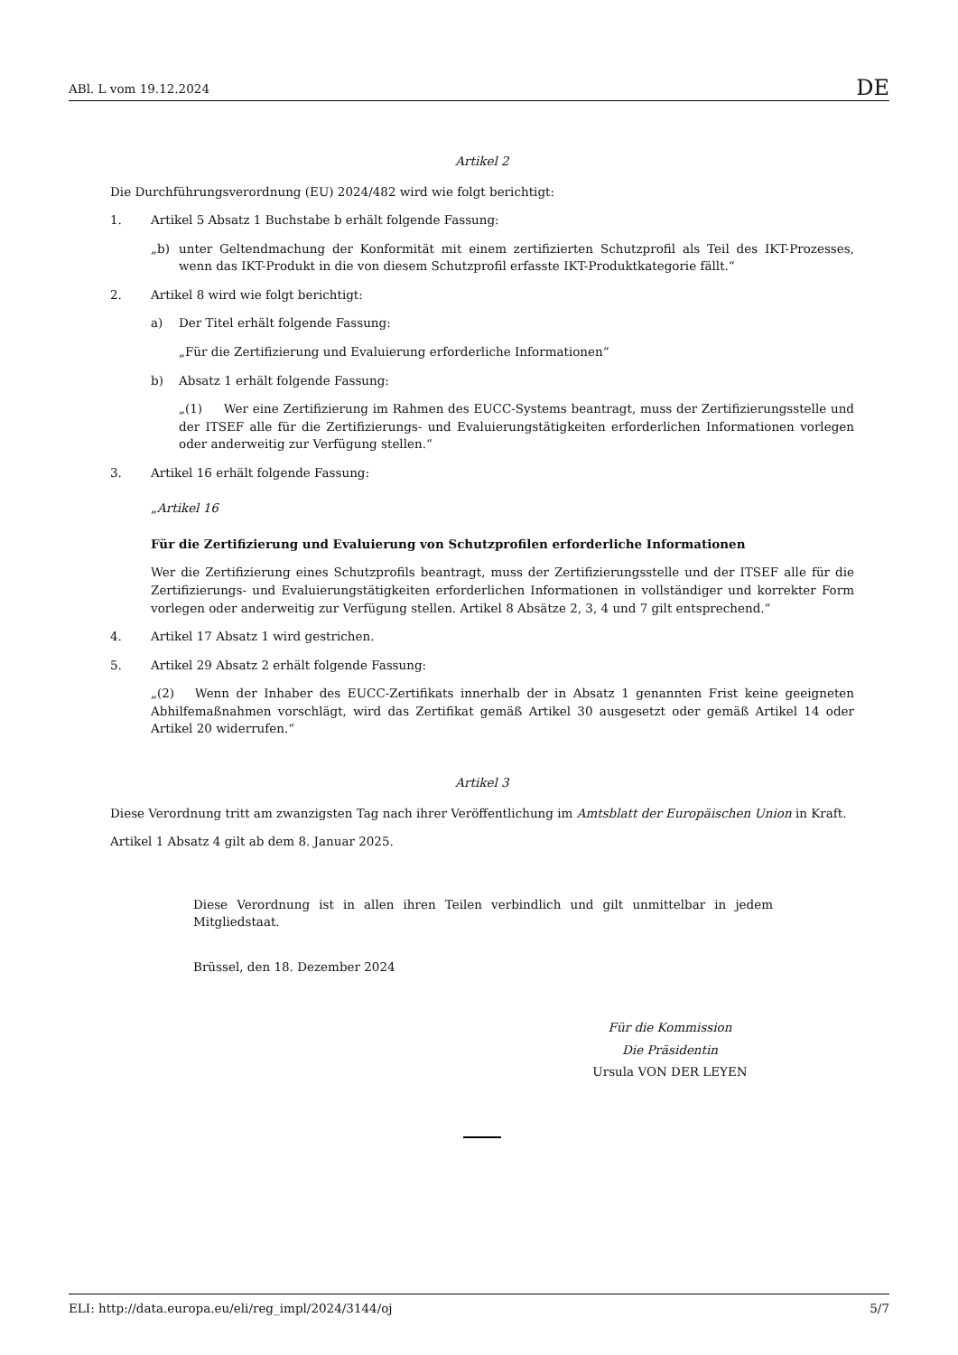ABl. L vom 19.12.2024 DE
Artikel 2
Die Durchführungsverordnung (EU) 2024/482 wird wie folgt berichtigt:
1. Artikel 5 Absatz 1 Buchstabe b erhält folgende Fassung:
„b) unter Geltendmachung der Konformität mit einem zertifizierten Schutzprofil als Teil des IKT-Prozesses, wenn das IKT-Produkt in die von diesem Schutzprofil erfasste IKT-Produktkategorie fällt.“
2. Artikel 8 wird wie folgt berichtigt:
a) Der Titel erhält folgende Fassung:
„Für die Zertifizierung und Evaluierung erforderliche Informationen“
b) Absatz 1 erhält folgende Fassung:
„(1) Wer eine Zertifizierung im Rahmen des EUCC-Systems beantragt, muss der Zertifizierungsstelle und der ITSEF alle für die Zertifizierungs- und Evaluierungstätigkeiten erforderlichen Informationen vorlegen oder anderweitig zur Verfügung stellen.“
3. Artikel 16 erhält folgende Fassung:
„Artikel 16
Für die Zertifizierung und Evaluierung von Schutzprofilen erforderliche Informationen
Wer die Zertifizierung eines Schutzprofils beantragt, muss der Zertifizierungsstelle und der ITSEF alle für die Zertifizierungs- und Evaluierungstätigkeiten erforderlichen Informationen in vollständiger und korrekter Form vorlegen oder anderweitig zur Verfügung stellen. Artikel 8 Absätze 2, 3, 4 und 7 gilt entsprechend.“
4. Artikel 17 Absatz 1 wird gestrichen.
5. Artikel 29 Absatz 2 erhält folgende Fassung:
„(2) Wenn der Inhaber des EUCC-Zertifikats innerhalb der in Absatz 1 genannten Frist keine geeigneten Abhilfemaßnahmen vorschlägt, wird das Zertifikat gemäß Artikel 30 ausgesetzt oder gemäß Artikel 14 oder Artikel 20 widerrufen.“
Artikel 3
Diese Verordnung tritt am zwanzigsten Tag nach ihrer Veröffentlichung im Amtsblatt der Europäischen Union in Kraft.
Artikel 1 Absatz 4 gilt ab dem 8. Januar 2025.
Diese Verordnung ist in allen ihren Teilen verbindlich und gilt unmittelbar in jedem Mitgliedstaat.
Brüssel, den 18. Dezember 2024
Für die Kommission
Die Präsidentin
Ursula VON DER LEYEN
ELI: http://data.europa.eu/eli/reg_impl/2024/3144/oj 5/7